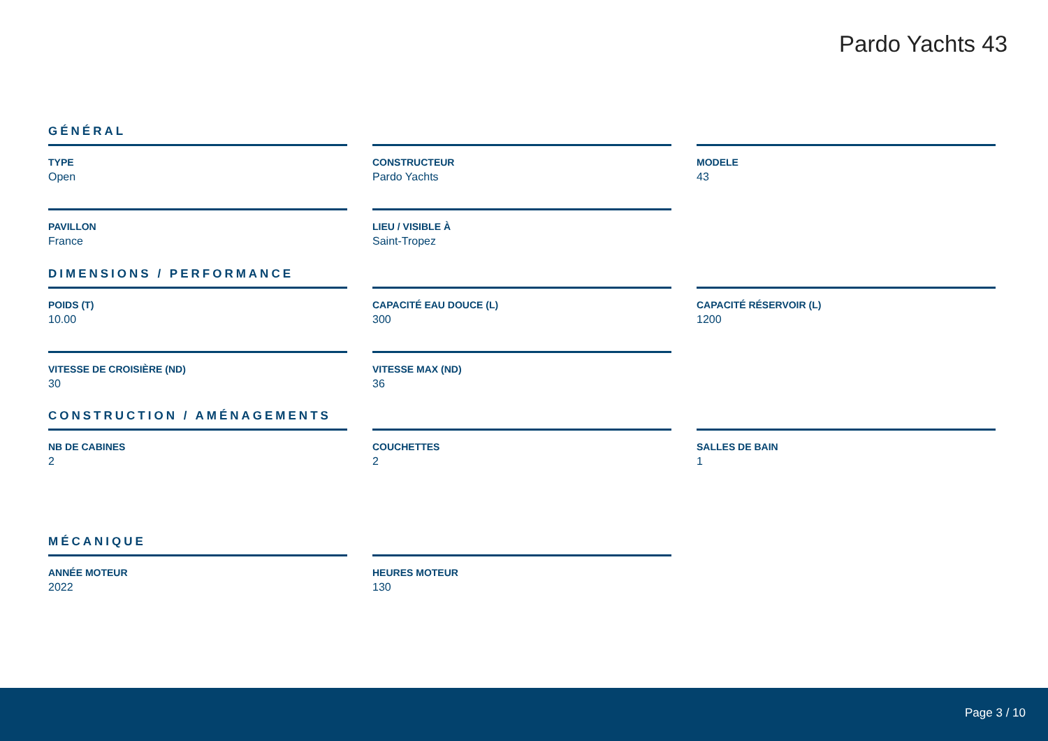Pardo Yachts 43
GÉNÉRAL
TYPE
Open
CONSTRUCTEUR
Pardo Yachts
MODELE
43
PAVILLON
France
LIEU / VISIBLE À
Saint-Tropez
DIMENSIONS / PERFORMANCE
POIDS (T)
10.00
CAPACITÉ EAU DOUCE (L)
300
CAPACITÉ RÉSERVOIR (L)
1200
VITESSE DE CROISIÈRE (ND)
30
VITESSE MAX (ND)
36
CONSTRUCTION / AMÉNAGEMENTS
NB DE CABINES
2
COUCHETTES
2
SALLES DE BAIN
1
MÉCANIQUE
ANNÉE MOTEUR
2022
HEURES MOTEUR
130
Page 3 / 10